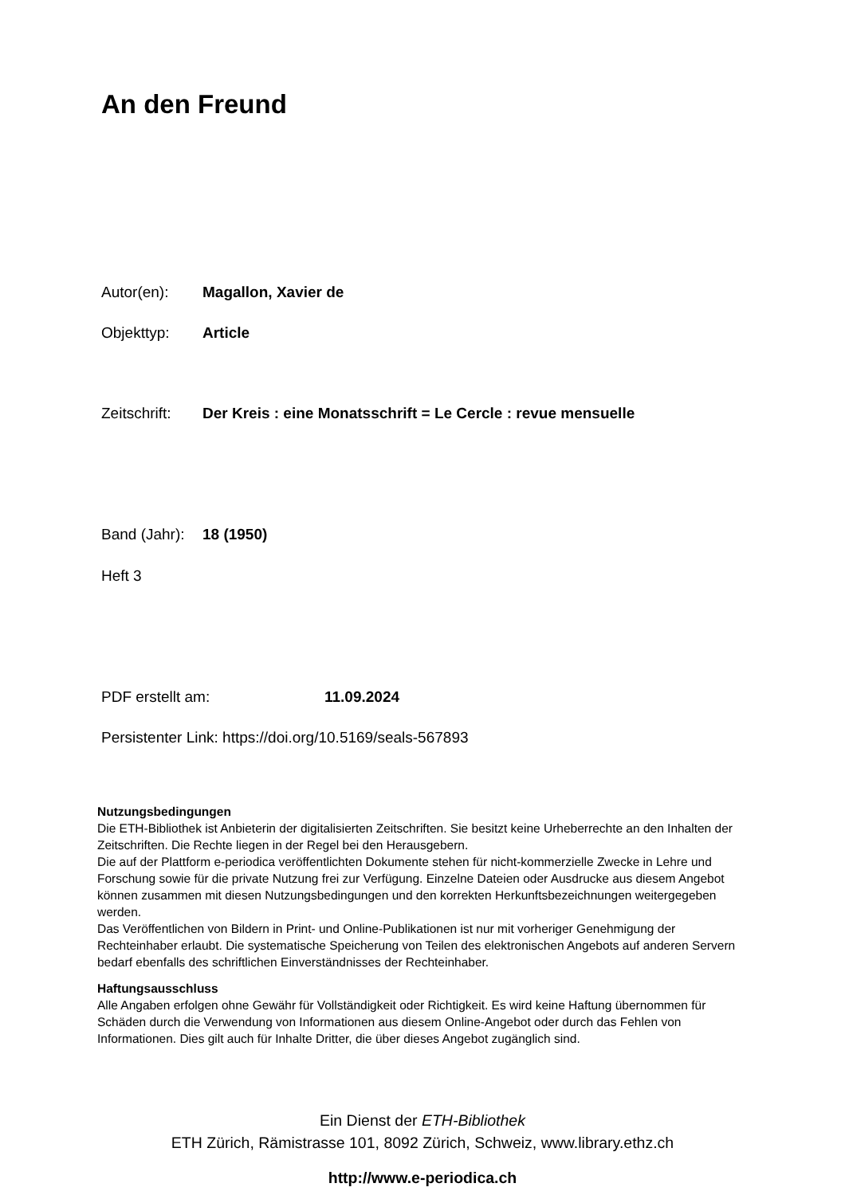An den Freund
Autor(en): Magallon, Xavier de
Objekttyp: Article
Zeitschrift: Der Kreis : eine Monatsschrift = Le Cercle : revue mensuelle
Band (Jahr): 18 (1950)
Heft 3
PDF erstellt am: 11.09.2024
Persistenter Link: https://doi.org/10.5169/seals-567893
Nutzungsbedingungen
Die ETH-Bibliothek ist Anbieterin der digitalisierten Zeitschriften. Sie besitzt keine Urheberrechte an den Inhalten der Zeitschriften. Die Rechte liegen in der Regel bei den Herausgebern.
Die auf der Plattform e-periodica veröffentlichten Dokumente stehen für nicht-kommerzielle Zwecke in Lehre und Forschung sowie für die private Nutzung frei zur Verfügung. Einzelne Dateien oder Ausdrucke aus diesem Angebot können zusammen mit diesen Nutzungsbedingungen und den korrekten Herkunftsbezeichnungen weitergegeben werden.
Das Veröffentlichen von Bildern in Print- und Online-Publikationen ist nur mit vorheriger Genehmigung der Rechteinhaber erlaubt. Die systematische Speicherung von Teilen des elektronischen Angebots auf anderen Servern bedarf ebenfalls des schriftlichen Einverständnisses der Rechteinhaber.
Haftungsausschluss
Alle Angaben erfolgen ohne Gewähr für Vollständigkeit oder Richtigkeit. Es wird keine Haftung übernommen für Schäden durch die Verwendung von Informationen aus diesem Online-Angebot oder durch das Fehlen von Informationen. Dies gilt auch für Inhalte Dritter, die über dieses Angebot zugänglich sind.
Ein Dienst der ETH-Bibliothek
ETH Zürich, Rämistrasse 101, 8092 Zürich, Schweiz, www.library.ethz.ch
http://www.e-periodica.ch